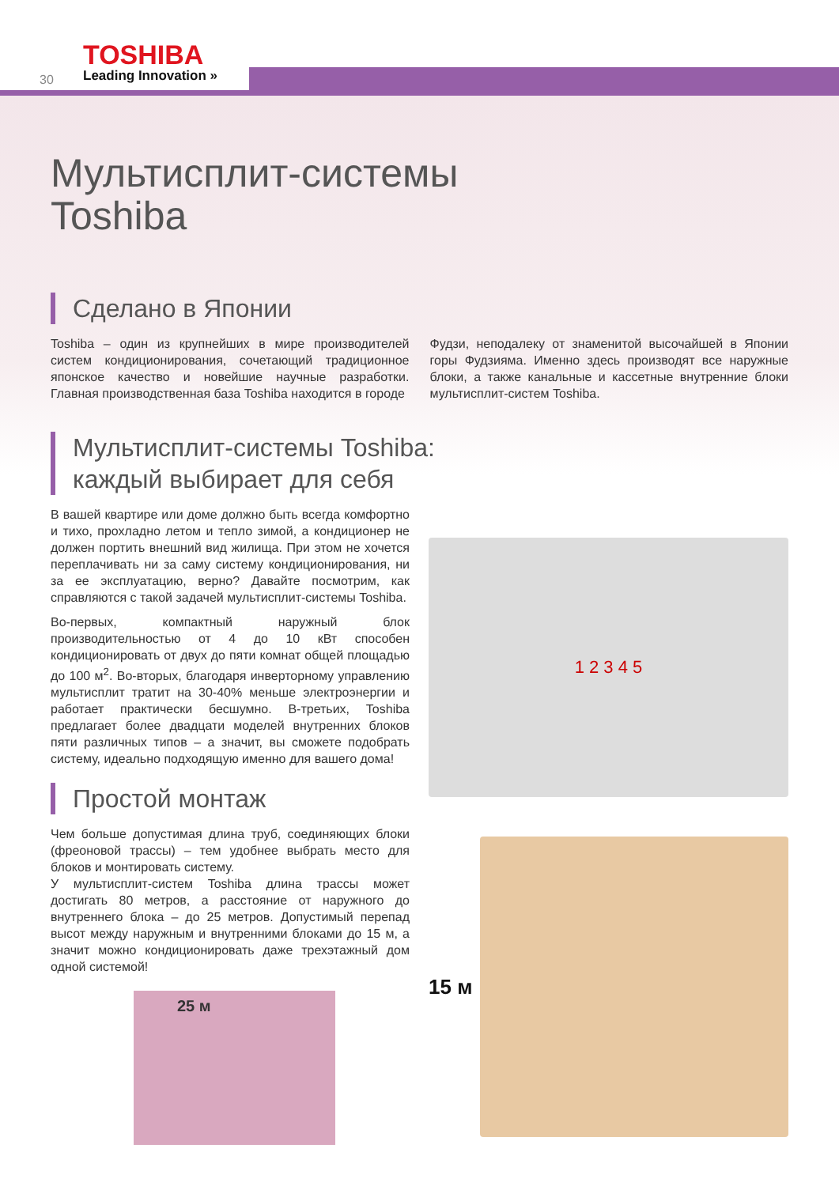TOSHIBA
Leading Innovation »
30
Мультисплит-системы
Toshiba
Сделано в Японии
Toshiba – один из крупнейших в мире производителей систем кондиционирования, сочетающий традиционное японское качество и новейшие научные разработки. Главная производственная база Toshiba находится в городе
Фудзи, неподалеку от знаменитой высочайшей в Японии горы Фудзияма. Именно здесь производят все наружные блоки, а также канальные и кассетные внутренние блоки мультисплит-систем Toshiba.
Мультисплит-системы Toshiba:
каждый выбирает для себя
В вашей квартире или доме должно быть всегда комфортно и тихо, прохладно летом и тепло зимой, а кондиционер не должен портить внешний вид жилища. При этом не хочется переплачивать ни за саму систему кондиционирования, ни за ее эксплуатацию, верно? Давайте посмотрим, как справляются с такой задачей мультисплит-системы Toshiba.
Во-первых, компактный наружный блок производительностью от 4 до 10 кВт способен кондиционировать от двух до пяти комнат общей площадью до 100 м<sup>2</sup>. Во-вторых, благодаря инверторному управлению мультисплит тратит на 30-40% меньше электроэнергии и работает практически бесшумно. В-третьих, Toshiba предлагает более двадцати моделей внутренних блоков пяти различных типов – а значит, вы сможете подобрать систему, идеально подходящую именно для вашего дома!
Простой монтаж
Чем больше допустимая длина труб, соединяющих блоки (фреоновой трассы) – тем удобнее выбрать место для блоков и монтировать систему.
У мультисплит-систем Toshiba длина трассы может достигать 80 метров, а расстояние от наружного до внутреннего блока – до 25 метров. Допустимый перепад высот между наружным и внутренними блоками до 15 м, а значит можно кондиционировать даже трехэтажный дом одной системой!
25 м
1 2 3 4 5
15 м